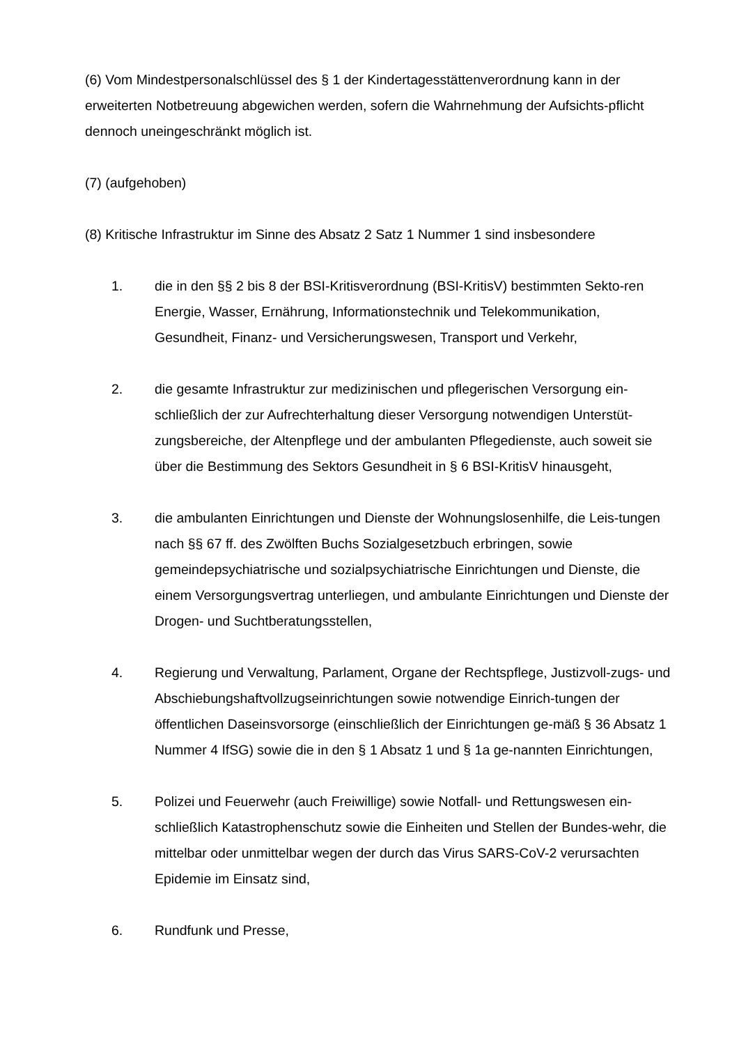(6) Vom Mindestpersonalschlüssel des § 1 der Kindertagesstättenverordnung kann in der erweiterten Notbetreuung abgewichen werden, sofern die Wahrnehmung der Aufsichts-pflicht dennoch uneingeschränkt möglich ist.
(7) (aufgehoben)
(8) Kritische Infrastruktur im Sinne des Absatz 2 Satz 1 Nummer 1 sind insbesondere
1. die in den §§ 2 bis 8 der BSI-Kritisverordnung (BSI-KritisV) bestimmten Sekto-ren Energie, Wasser, Ernährung, Informationstechnik und Telekommunikation, Gesundheit, Finanz- und Versicherungswesen, Transport und Verkehr,
2. die gesamte Infrastruktur zur medizinischen und pflegerischen Versorgung ein-schließlich der zur Aufrechterhaltung dieser Versorgung notwendigen Unterstüt-zungsbereiche, der Altenpflege und der ambulanten Pflegedienste, auch soweit sie über die Bestimmung des Sektors Gesundheit in § 6 BSI-KritisV hinausgeht,
3. die ambulanten Einrichtungen und Dienste der Wohnungslosenhilfe, die Leis-tungen nach §§ 67 ff. des Zwölften Buchs Sozialgesetzbuch erbringen, sowie gemeindepsychiatrische und sozialpsychiatrische Einrichtungen und Dienste, die einem Versorgungsvertrag unterliegen, und ambulante Einrichtungen und Dienste der Drogen- und Suchtberatungsstellen,
4. Regierung und Verwaltung, Parlament, Organe der Rechtspflege, Justizvoll-zugs- und Abschiebungshaftvollzugseinrichtungen sowie notwendige Einrich-tungen der öffentlichen Daseinsvorsorge (einschließlich der Einrichtungen ge-mäß § 36 Absatz 1 Nummer 4 IfSG) sowie die in den § 1 Absatz 1 und § 1a ge-nannten Einrichtungen,
5. Polizei und Feuerwehr (auch Freiwillige) sowie Notfall- und Rettungswesen ein-schließlich Katastrophenschutz sowie die Einheiten und Stellen der Bundes-wehr, die mittelbar oder unmittelbar wegen der durch das Virus SARS-CoV-2 verursachten Epidemie im Einsatz sind,
6. Rundfunk und Presse,